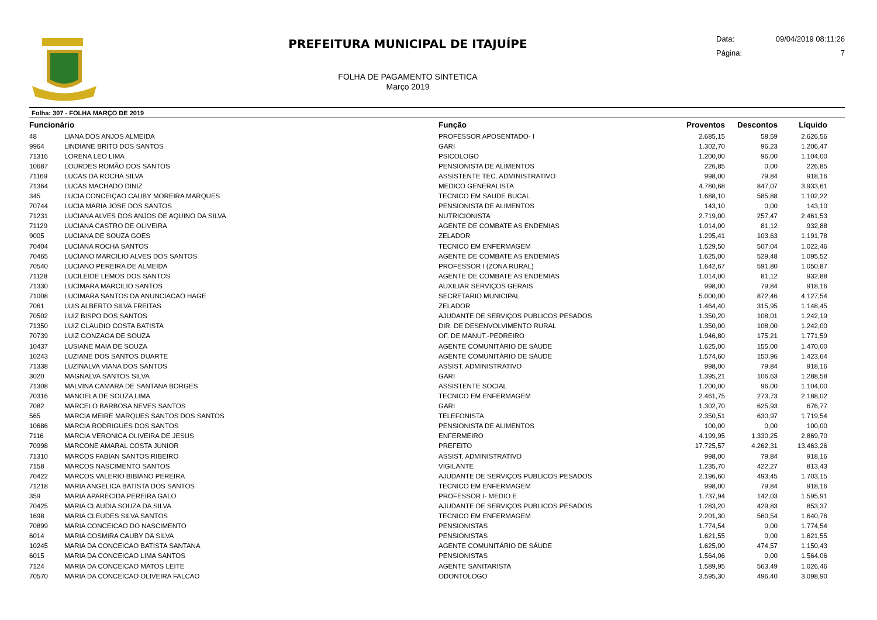PREFEITURA MUNICIPAL DE ITAJUÍPE
FOLHA DE PAGAMENTO SINTETICA
Março 2019
Data: 09/04/2019 08:11:26
Página: 7
Folha: 307 - FOLHA MARÇO DE 2019
| Funcionário | | Função | Proventos | Descontos | Líquido |
| --- | --- | --- | --- | --- | --- |
| 48 | LIANA DOS ANJOS ALMEIDA | PROFESSOR APOSENTADO- I | 2.685,15 | 58,59 | 2.626,56 |
| 9964 | LINDIANE BRITO DOS SANTOS | GARI | 1.302,70 | 96,23 | 1.206,47 |
| 71316 | LORENA LEO LIMA | PSICOLOGO | 1.200,00 | 96,00 | 1.104,00 |
| 10687 | LOURDES ROMÃO DOS SANTOS | PENSIONISTA DE ALIMENTOS | 226,85 | 0,00 | 226,85 |
| 71169 | LUCAS DA ROCHA SILVA | ASSISTENTE TEC. ADMINISTRATIVO | 998,00 | 79,84 | 918,16 |
| 71364 | LUCAS MACHADO DINIZ | MEDICO GENERALISTA | 4.780,68 | 847,07 | 3.933,61 |
| 345 | LUCIA CONCEIÇAO CAUBY MOREIRA MARQUES | TECNICO EM SAUDE BUCAL | 1.688,10 | 585,88 | 1.102,22 |
| 70744 | LUCIA MARIA JOSE DOS SANTOS | PENSIONISTA DE ALIMENTOS | 143,10 | 0,00 | 143,10 |
| 71231 | LUCIANA ALVES DOS ANJOS DE AQUINO DA SILVA | NUTRICIONISTA | 2.719,00 | 257,47 | 2.461,53 |
| 71129 | LUCIANA CASTRO DE OLIVEIRA | AGENTE DE COMBATE AS ENDEMIAS | 1.014,00 | 81,12 | 932,88 |
| 9005 | LUCIANA DE SOUZA GOES | ZELADOR | 1.295,41 | 103,63 | 1.191,78 |
| 70404 | LUCIANA ROCHA SANTOS | TECNICO EM ENFERMAGEM | 1.529,50 | 507,04 | 1.022,46 |
| 70465 | LUCIANO MARCILIO ALVES DOS SANTOS | AGENTE DE COMBATE AS ENDEMIAS | 1.625,00 | 529,48 | 1.095,52 |
| 70540 | LUCIANO PEREIRA DE ALMEIDA | PROFESSOR I (ZONA RURAL) | 1.642,67 | 591,80 | 1.050,87 |
| 71128 | LUCILEIDE LEMOS DOS SANTOS | AGENTE DE COMBATE AS ENDEMIAS | 1.014,00 | 81,12 | 932,88 |
| 71330 | LUCIMARA MARCILIO SANTOS | AUXILIAR SERVIÇOS GERAIS | 998,00 | 79,84 | 918,16 |
| 71008 | LUCIMARA SANTOS DA ANUNCIACAO HAGE | SECRETARIO MUNICIPAL | 5.000,00 | 872,46 | 4.127,54 |
| 7061 | LUIS ALBERTO SILVA FREITAS | ZELADOR | 1.464,40 | 315,95 | 1.148,45 |
| 70502 | LUIZ BISPO DOS SANTOS | AJUDANTE DE SERVIÇOS PUBLICOS PESADOS | 1.350,20 | 108,01 | 1.242,19 |
| 71350 | LUIZ CLAUDIO COSTA BATISTA | DIR. DE DESENVOLVIMENTO RURAL | 1.350,00 | 108,00 | 1.242,00 |
| 70739 | LUIZ GONZAGA DE SOUZA | OF. DE MANUT.-PEDREIRO | 1.946,80 | 175,21 | 1.771,59 |
| 10437 | LUSIANE MAIA DE SOUZA | AGENTE COMUNITÁRIO DE SÁUDE | 1.625,00 | 155,00 | 1.470,00 |
| 10243 | LUZIANE DOS SANTOS DUARTE | AGENTE COMUNITÁRIO DE SÁUDE | 1.574,60 | 150,96 | 1.423,64 |
| 71338 | LUZINALVA VIANA DOS SANTOS | ASSIST. ADMINISTRATIVO | 998,00 | 79,84 | 918,16 |
| 3020 | MAGNALVA SANTOS SILVA | GARI | 1.395,21 | 106,63 | 1.288,58 |
| 71308 | MALVINA CAMARA DE SANTANA BORGES | ASSISTENTE SOCIAL | 1.200,00 | 96,00 | 1.104,00 |
| 70316 | MANOELA DE SOUZA LIMA | TECNICO EM ENFERMAGEM | 2.461,75 | 273,73 | 2.188,02 |
| 7082 | MARCELO BARBOSA NEVES SANTOS | GARI | 1.302,70 | 625,93 | 676,77 |
| 565 | MARCIA MEIRE MARQUES SANTOS DOS SANTOS | TELEFONISTA | 2.350,51 | 630,97 | 1.719,54 |
| 10686 | MARCIA RODRIGUES DOS SANTOS | PENSIONISTA DE ALIMENTOS | 100,00 | 0,00 | 100,00 |
| 7116 | MARCIA VERONICA OLIVEIRA DE JESUS | ENFERMEIRO | 4.199,95 | 1.330,25 | 2.869,70 |
| 70998 | MARCONE AMARAL COSTA JUNIOR | PREFEITO | 17.725,57 | 4.262,31 | 13.463,26 |
| 71310 | MARCOS FABIAN SANTOS RIBEIRO | ASSIST. ADMINISTRATIVO | 998,00 | 79,84 | 918,16 |
| 7158 | MARCOS NASCIMENTO SANTOS | VIGILANTE | 1.235,70 | 422,27 | 813,43 |
| 70422 | MARCOS VALERIO BIBIANO PEREIRA | AJUDANTE DE SERVIÇOS PUBLICOS PESADOS | 2.196,60 | 493,45 | 1.703,15 |
| 71218 | MARIA ANGELICA BATISTA DOS SANTOS | TECNICO EM ENFERMAGEM | 998,00 | 79,84 | 918,16 |
| 359 | MARIA APARECIDA PEREIRA GALO | PROFESSOR I- MEDIO E | 1.737,94 | 142,03 | 1.595,91 |
| 70425 | MARIA CLAUDIA SOUZA DA SILVA | AJUDANTE DE SERVIÇOS PUBLICOS PESADOS | 1.283,20 | 429,83 | 853,37 |
| 1698 | MARIA CLEUDES SILVA SANTOS | TECNICO EM ENFERMAGEM | 2.201,30 | 560,54 | 1.640,76 |
| 70899 | MARIA CONCEICAO DO NASCIMENTO | PENSIONISTAS | 1.774,54 | 0,00 | 1.774,54 |
| 6014 | MARIA COSMIRA CAUBY DA SILVA | PENSIONISTAS | 1.621,55 | 0,00 | 1.621,55 |
| 10245 | MARIA DA CONCEICAO BATISTA SANTANA | AGENTE COMUNITÁRIO DE SÁUDE | 1.625,00 | 474,57 | 1.150,43 |
| 6015 | MARIA DA CONCEICAO LIMA SANTOS | PENSIONISTAS | 1.564,06 | 0,00 | 1.564,06 |
| 7124 | MARIA DA CONCEICAO MATOS LEITE | AGENTE SANITARISTA | 1.589,95 | 563,49 | 1.026,46 |
| 70570 | MARIA DA CONCEICAO OLIVEIRA FALCAO | ODONTOLOGO | 3.595,30 | 496,40 | 3.098,90 |